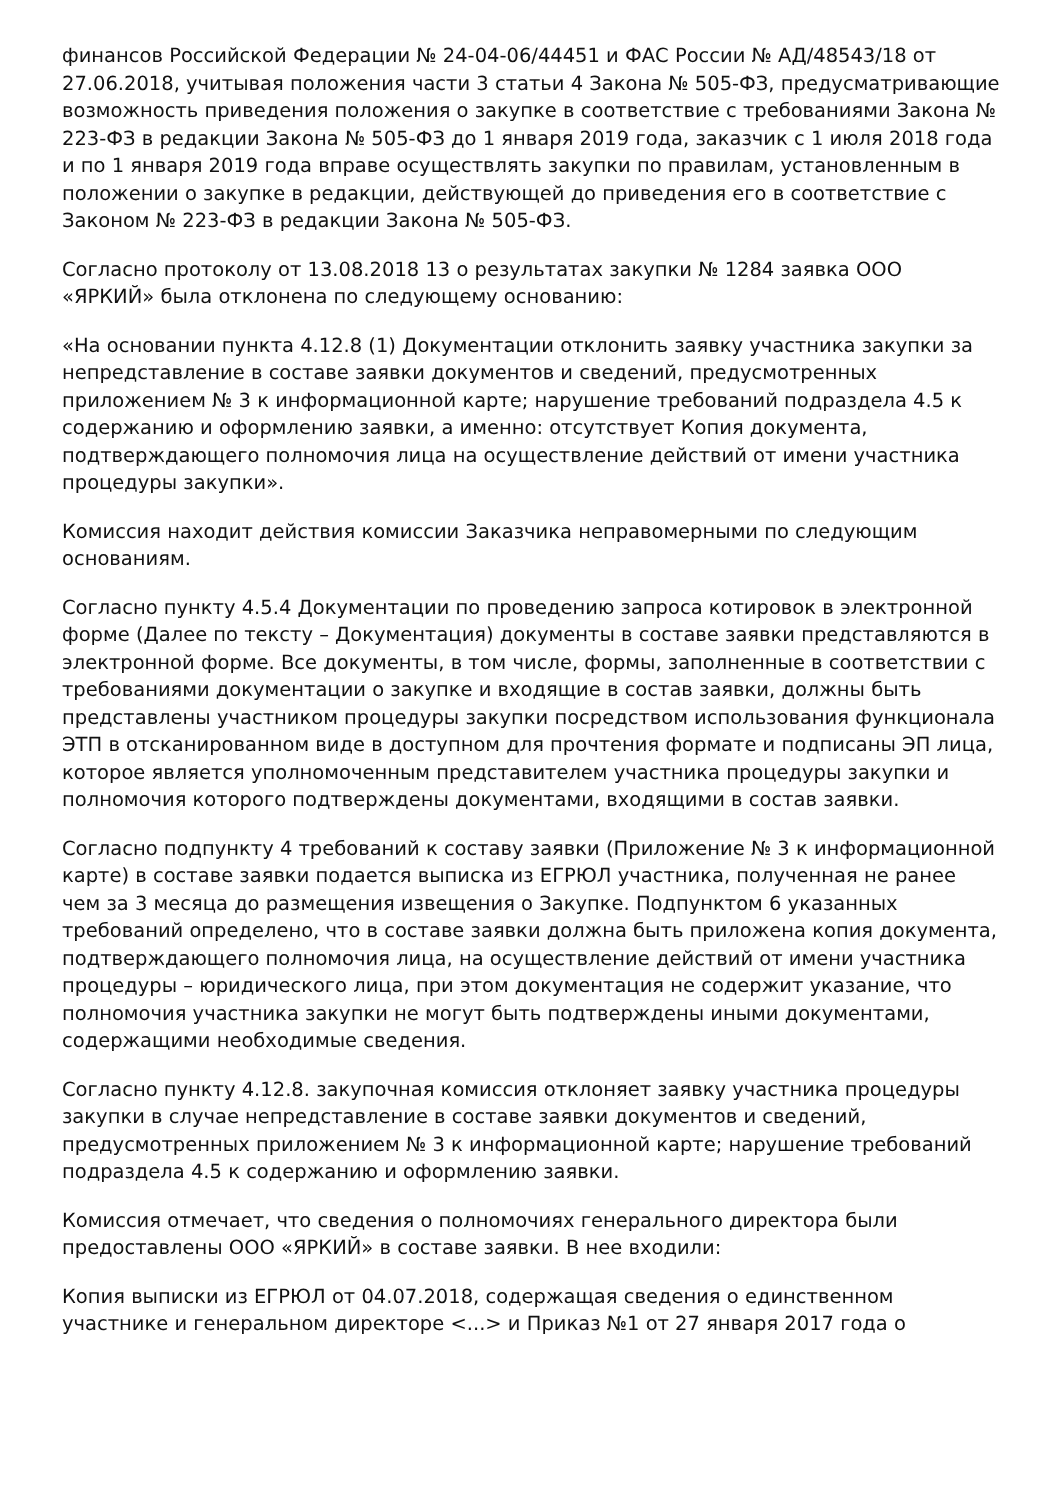финансов Российской Федерации № 24-04-06/44451 и ФАС России № АД/48543/18 от 27.06.2018, учитывая положения части 3 статьи 4 Закона № 505-ФЗ, предусматривающие возможность приведения положения о закупке в соответствие с требованиями Закона № 223-ФЗ в редакции Закона № 505-ФЗ до 1 января 2019 года, заказчик с 1 июля 2018 года и по 1 января 2019 года вправе осуществлять закупки по правилам, установленным в положении о закупке в редакции, действующей до приведения его в соответствие с Законом № 223-ФЗ в редакции Закона № 505-ФЗ.
Согласно протоколу от 13.08.2018 13 о результатах закупки № 1284 заявка ООО «ЯРКИЙ» была отклонена по следующему основанию:
«На основании пункта 4.12.8 (1) Документации отклонить заявку участника закупки за непредставление в составе заявки документов и сведений, предусмотренных приложением № 3 к информационной карте; нарушение требований подраздела 4.5 к содержанию и оформлению заявки, а именно: отсутствует Копия документа, подтверждающего полномочия лица на осуществление действий от имени участника процедуры закупки».
Комиссия находит действия комиссии Заказчика неправомерными по следующим основаниям.
Согласно пункту 4.5.4 Документации по проведению запроса котировок в электронной форме (Далее по тексту – Документация) документы в составе заявки представляются в электронной форме. Все документы, в том числе, формы, заполненные в соответствии с требованиями документации о закупке и входящие в состав заявки, должны быть представлены участником процедуры закупки посредством использования функционала ЭТП в отсканированном виде в доступном для прочтения формате и подписаны ЭП лица, которое является уполномоченным представителем участника процедуры закупки и полномочия которого подтверждены документами, входящими в состав заявки.
Согласно подпункту 4 требований к составу заявки (Приложение № 3 к информационной карте) в составе заявки подается выписка из ЕГРЮЛ участника, полученная не ранее чем за 3 месяца до размещения извещения о Закупке. Подпунктом 6 указанных требований определено, что в составе заявки должна быть приложена копия документа, подтверждающего полномочия лица, на осуществление действий от имени участника процедуры – юридического лица, при этом документация не содержит указание, что полномочия участника закупки не могут быть подтверждены иными документами, содержащими необходимые сведения.
Согласно пункту 4.12.8. закупочная комиссия отклоняет заявку участника процедуры закупки в случае непредставление в составе заявки документов и сведений, предусмотренных приложением № 3 к информационной карте; нарушение требований подраздела 4.5 к содержанию и оформлению заявки.
Комиссия отмечает, что сведения о полномочиях генерального директора были предоставлены ООО «ЯРКИЙ» в составе заявки. В нее входили:
Копия выписки из ЕГРЮЛ от 04.07.2018, содержащая сведения о единственном участнике и генеральном директоре <...> и Приказ №1 от 27 января 2017 года о